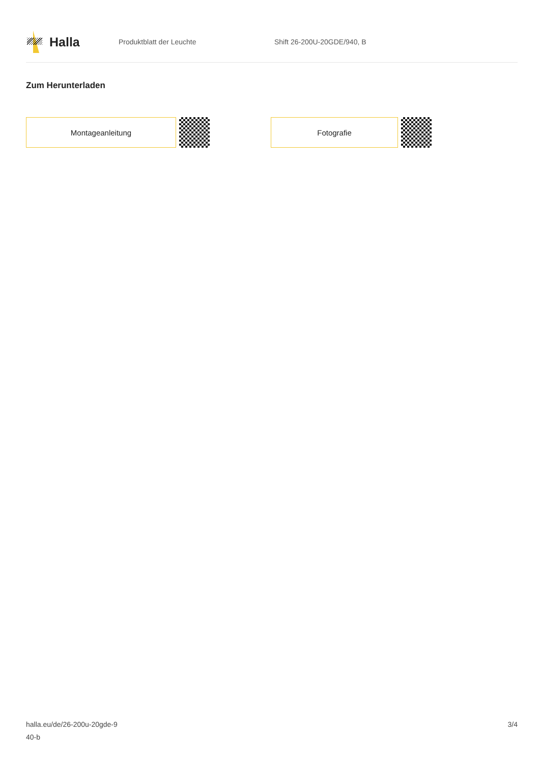Halla
Produktblatt der Leuchte Shift 26-200U-20GDE/940, B
Zum Herunterladen
Montageanleitung Fotografie
halla.eu/de/26-200u-20gde-9
40-b
3/4